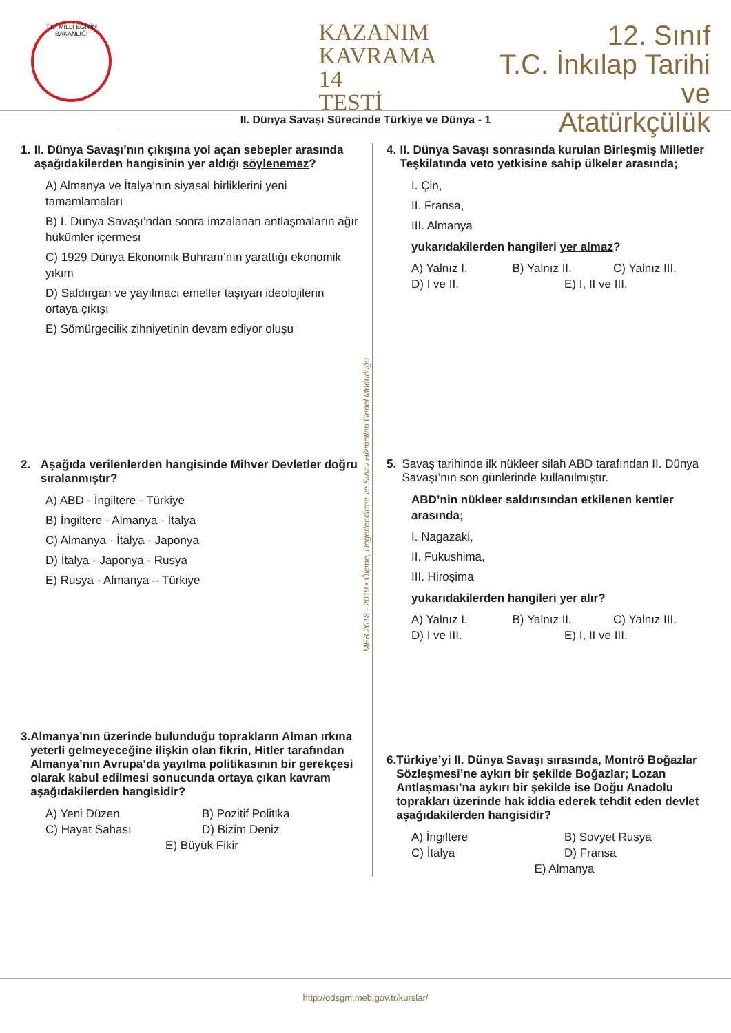T.C. MİLLİ EĞİTİM BAKANLIĞI
KAZANIM
KAVRAMA 14
TESTİ
12. Sınıf
T.C. İnkılap Tarihi ve
Atatürkçülük
II. Dünya Savaşı Sürecinde Türkiye ve Dünya - 1
MEB 2018 - 2019 • Ölçme, Değerlendirme ve Sınav Hizmetleri Genel Müdürlüğü
1. II. Dünya Savaşı’nın çıkışına yol açan sebepler arasında aşağıdakilerden hangisinin yer aldığı söylenemez?
A) Almanya ve İtalya’nın siyasal birliklerini yeni tamamlamaları
B) I. Dünya Savaşı’ndan sonra imzalanan antlaşmaların ağır hükümler içermesi
C) 1929 Dünya Ekonomik Buhranı’nın yarattığı ekonomik yıkım
D) Saldırgan ve yayılmacı emeller taşıyan ideolojilerin ortaya çıkışı
E) Sömürgecilik zihniyetinin devam ediyor oluşu
2. Aşağıda verilenlerden hangisinde Mihver Devletler doğru sıralanmıştır?
A) ABD - İngiltere - Türkiye
B) İngiltere - Almanya - İtalya
C) Almanya - İtalya - Japonya
D) İtalya - Japonya - Rusya
E) Rusya - Almanya – Türkiye
3. Almanya’nın üzerinde bulunduğu toprakların Alman ırkına yeterli gelmeyeceğine ilişkin olan fikrin, Hitler tarafından Almanya’nın Avrupa’da yayılma politikasının bir gerekçesi olarak kabul edilmesi sonucunda ortaya çıkan kavram aşağıdakilerden hangisidir?
A) Yeni Düzen B) Pozitif Politika C) Hayat Sahası D) Bizim Deniz E) Büyük Fikir
4. II. Dünya Savaşı sonrasında kurulan Birleşmiş Milletler Teşkilatında veto yetkisine sahip ülkeler arasında;
I. Çin,
II. Fransa,
III. Almanya
yukarıdakilerden hangileri yer almaz?
A) Yalnız I. B) Yalnız II. C) Yalnız III. D) I ve II. E) I, II ve III.
5. Savaş tarihinde ilk nükleer silah ABD tarafından II. Dünya Savaşı’nın son günlerinde kullanılmıştır.
ABD’nin nükleer saldırısından etkilenen kentler arasında;
I. Nagazaki,
II. Fukushima,
III. Hiroşima
yukarıdakilerden hangileri yer alır?
A) Yalnız I. B) Yalnız II. C) Yalnız III. D) I ve III. E) I, II ve III.
6. Türkiye’yi II. Dünya Savaşı sırasında, Montrö Boğazlar Sözleşmesi’ne aykırı bir şekilde Boğazlar; Lozan Antlaşması’na aykırı bir şekilde ise Doğu Anadolu toprakları üzerinde hak iddia ederek tehdit eden devlet aşağıdakilerden hangisidir?
A) İngiltere B) Sovyet Rusya C) İtalya D) Fransa E) Almanya
http://odsgm.meb.gov.tr/kurslar/